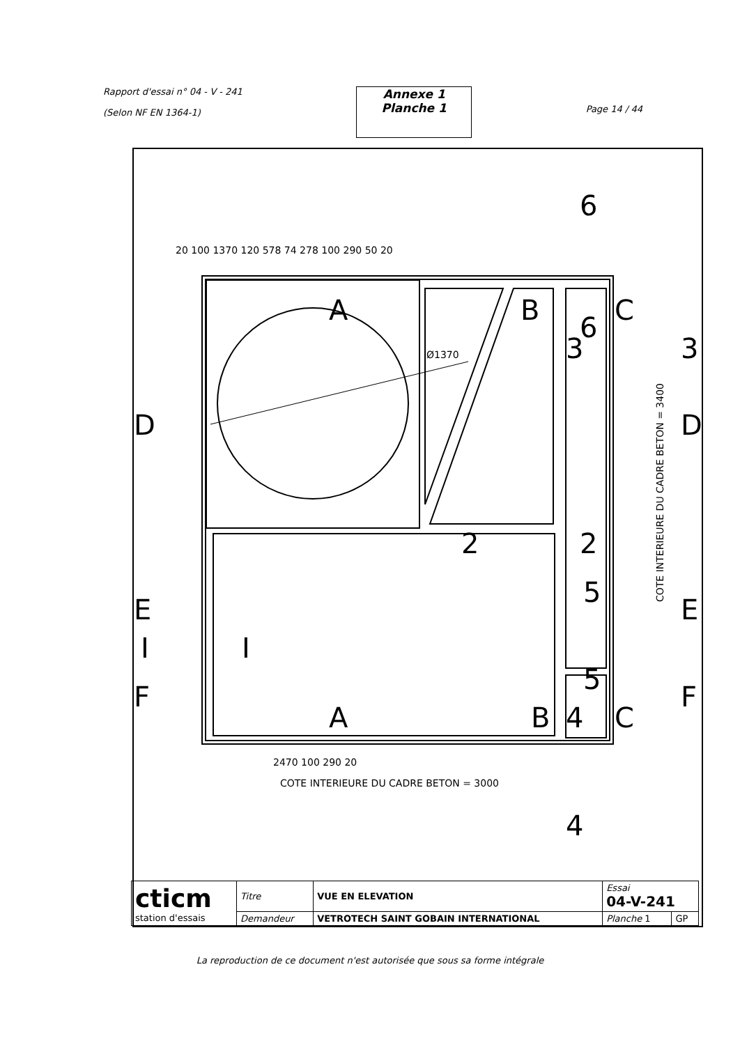Rapport d'essai n° 04 - V - 241
(Selon NF EN 1364-1)
Annexe 1
Planche 1
Page 14 / 44
20 100 1370 120 578 74 278 100 290 50 20
Ø1370
2470 100 290 20
COTE INTERIEURE DU CADRE BETON = 3000
COTE INTERIEURE DU CADRE BETON = 3400
A
B
C
6
6
D
D
E
E
F
F
A
B
C
2
2
3
3
5
5
4
4
I
I
| cticm station d'essais | Titre | VUE EN ELEVATION | Essai 04-V-241 | |
| | Demandeur | VETROTECH SAINT GOBAIN INTERNATIONAL | Planche 1 | GP |
La reproduction de ce document n'est autorisée que sous sa forme intégrale